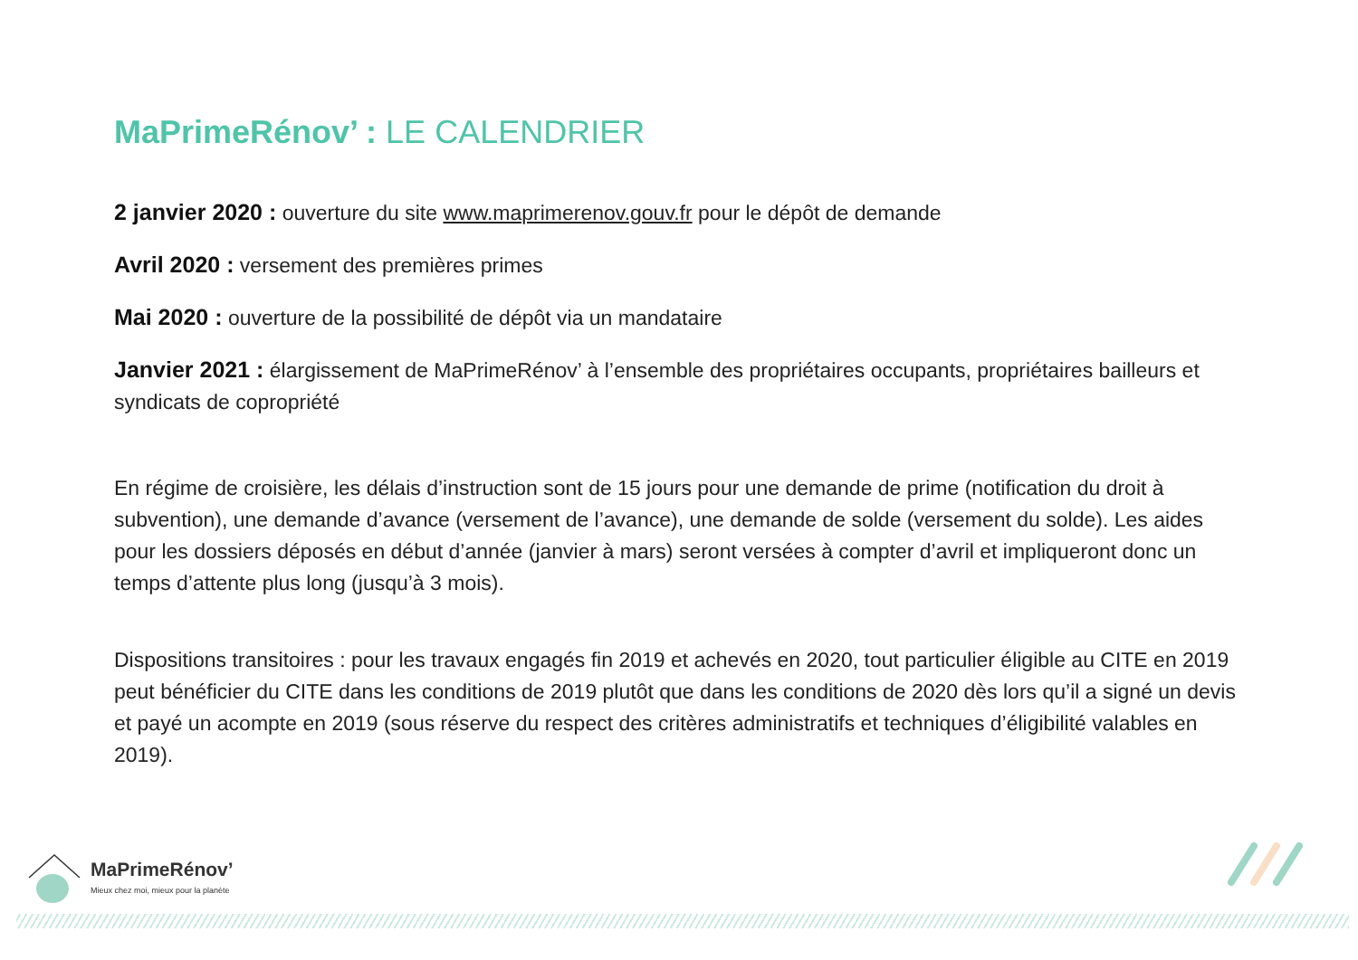MaPrimeRénov’ : LE CALENDRIER
2 janvier 2020 : ouverture du site www.maprimerenov.gouv.fr pour le dépôt de demande
Avril 2020 : versement des premières primes
Mai 2020 : ouverture de la possibilité de dépôt via un mandataire
Janvier 2021 : élargissement de MaPrimeRénov’ à l’ensemble des propriétaires occupants, propriétaires bailleurs et syndicats de copropriété
En régime de croisière, les délais d’instruction sont de 15 jours pour une demande de prime (notification du droit à subvention), une demande d’avance (versement de l’avance), une demande de solde (versement du solde). Les aides pour les dossiers déposés en début d’année (janvier à mars) seront versées à compter d’avril et impliqueront donc un temps d’attente plus long (jusqu’à 3 mois).
Dispositions transitoires : pour les travaux engagés fin 2019 et achevés en 2020, tout particulier éligible au CITE en 2019 peut bénéficier du CITE dans les conditions de 2019 plutôt que dans les conditions de 2020 dès lors qu’il a signé un devis et payé un acompte en 2019 (sous réserve du respect des critères administratifs et techniques d’éligibilité valables en 2019).
MaPrimeRénov’
Mieux chez moi, mieux pour la planète